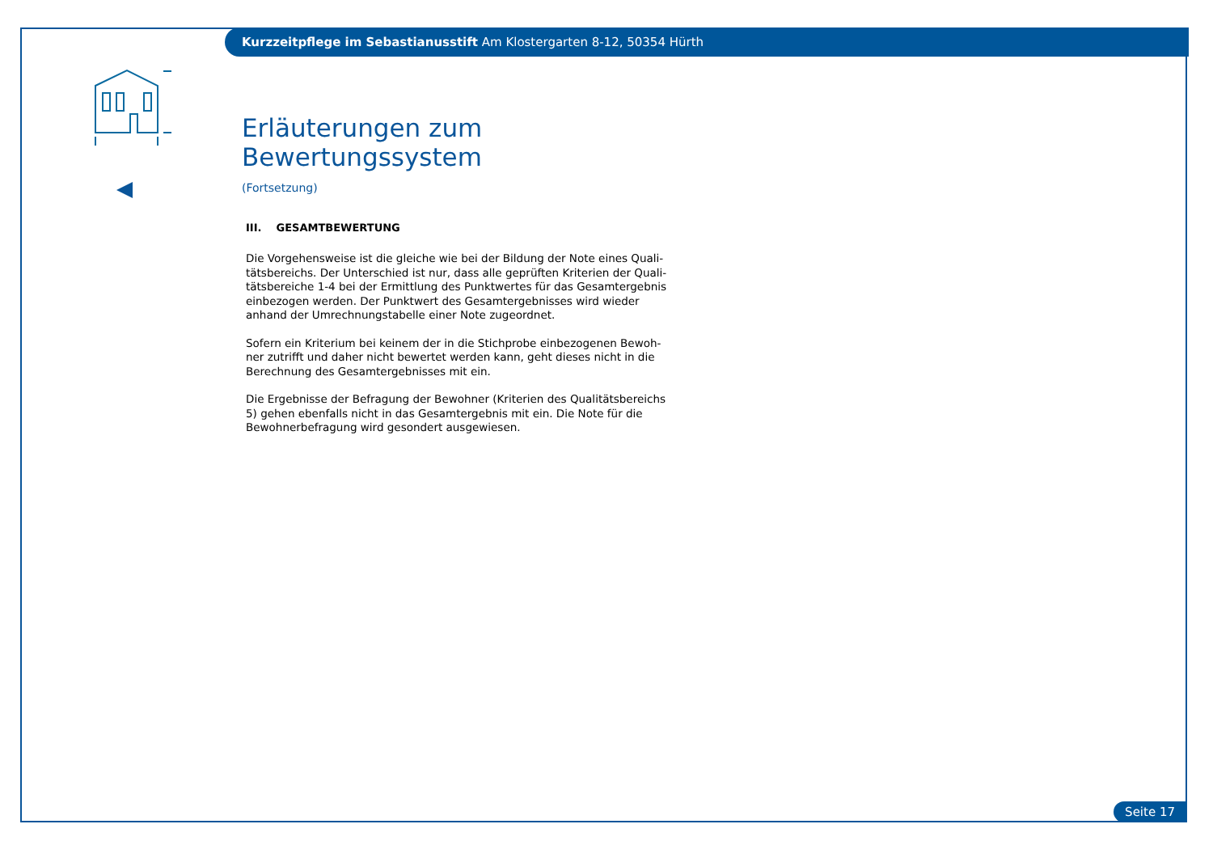Kurzzeitpflege im Sebastianusstift Am Klostergarten 8-12, 50354 Hürth
Erläuterungen zum Bewertungssystem
(Fortsetzung)
III. GESAMTBEWERTUNG
Die Vorgehensweise ist die gleiche wie bei der Bildung der Note eines Quali-tätsbereichs. Der Unterschied ist nur, dass alle geprüften Kriterien der Quali-tätsbereiche 1-4 bei der Ermittlung des Punktwertes für das Gesamtergebnis einbezogen werden. Der Punktwert des Gesamtergebnisses wird wieder anhand der Umrechnungstabelle einer Note zugeordnet.
Sofern ein Kriterium bei keinem der in die Stichprobe einbezogenen Bewoh-ner zutrifft und daher nicht bewertet werden kann, geht dieses nicht in die Berechnung des Gesamtergebnisses mit ein.
Die Ergebnisse der Befragung der Bewohner (Kriterien des Qualitätsbereichs 5) gehen ebenfalls nicht in das Gesamtergebnis mit ein. Die Note für die Bewohnerbefragung wird gesondert ausgewiesen.
Seite 17